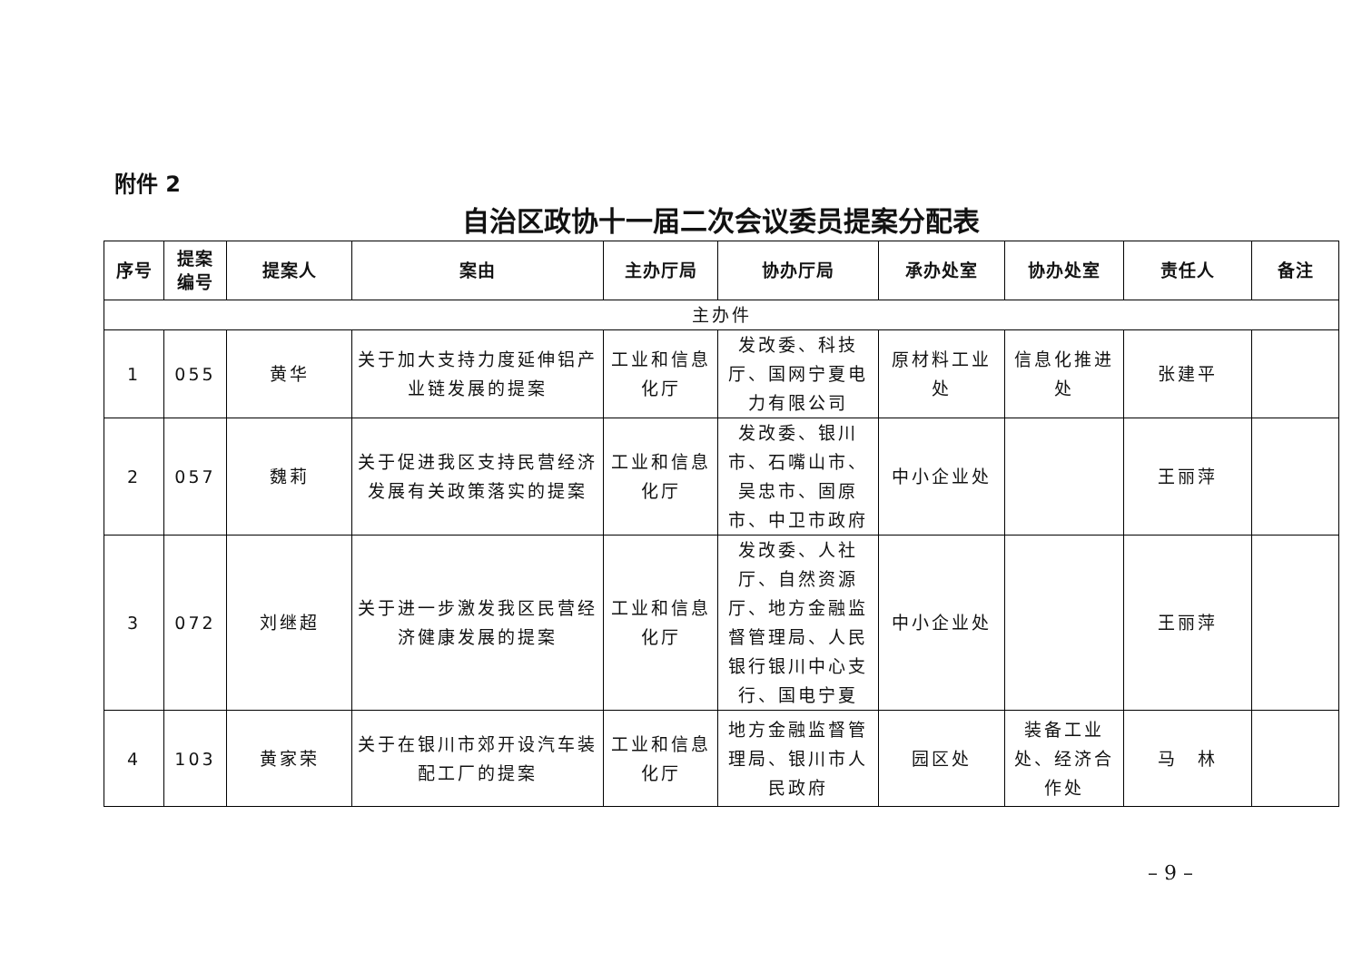附件 2
自治区政协十一届二次会议委员提案分配表
| 序号 | 提案 编号 | 提案人 | 案由 | 主办厅局 | 协办厅局 | 承办处室 | 协办处室 | 责任人 | 备注 |
| --- | --- | --- | --- | --- | --- | --- | --- | --- | --- |
| 主办件 | | | | | | | | | |
| 1 | 055 | 黄华 | 关于加大支持力度延伸铝产业链发展的提案 | 工业和信息化厅 | 发改委、科技厅、国网宁夏电力有限公司 | 原材料工业处 | 信息化推进处 | 张建平 | |
| 2 | 057 | 魏莉 | 关于促进我区支持民营经济发展有关政策落实的提案 | 工业和信息化厅 | 发改委、银川市、石嘴山市、吴忠市、固原市、中卫市政府 | 中小企业处 | | 王丽萍 | |
| 3 | 072 | 刘继超 | 关于进一步激发我区民营经济健康发展的提案 | 工业和信息化厅 | 发改委、人社厅、自然资源厅、地方金融监督管理局、人民银行银川中心支行、国电宁夏 | 中小企业处 | | 王丽萍 | |
| 4 | 103 | 黄家荣 | 关于在银川市郊开设汽车装配工厂的提案 | 工业和信息化厅 | 地方金融监督管理局、银川市人民政府 | 园区处 | 装备工业处、经济合作处 | 马 林 | |
– 9 –